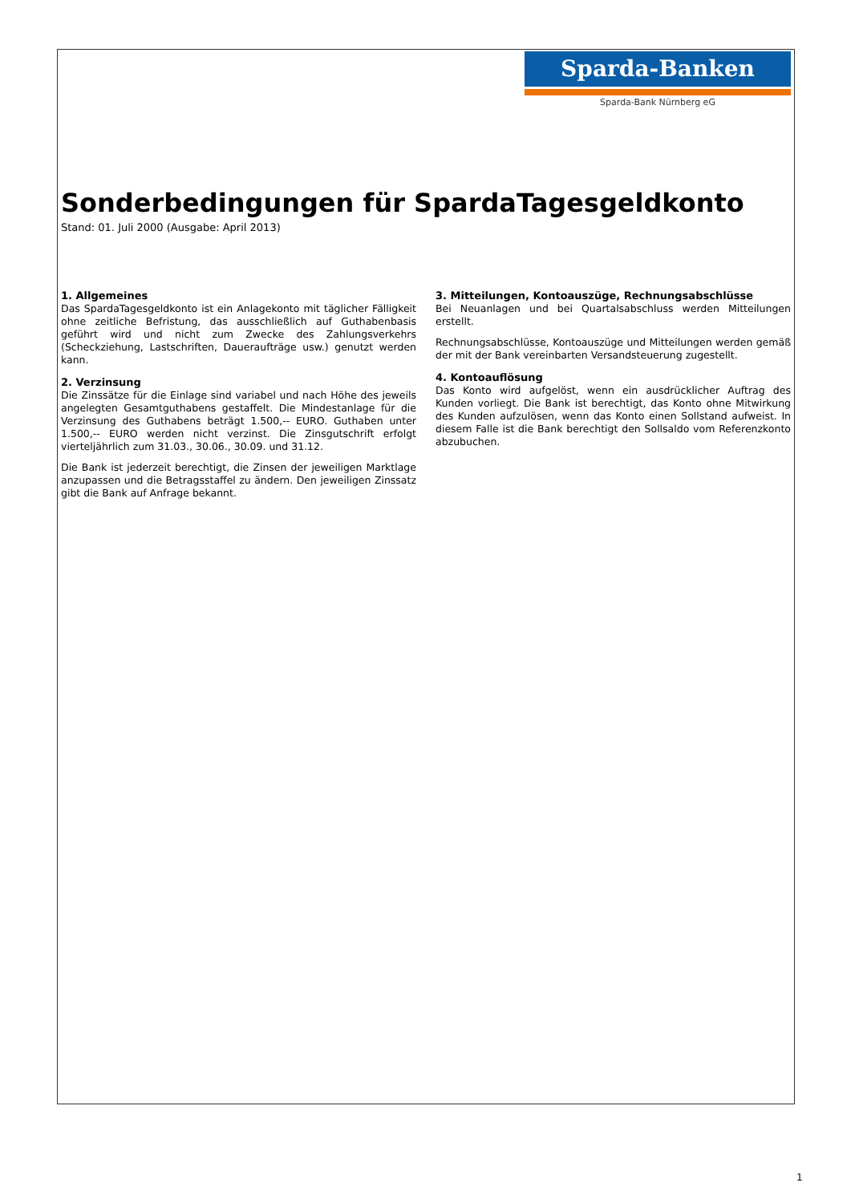Sparda-Banken
Sparda-Bank Nürnberg eG
Sonderbedingungen für SpardaTagesgeldkonto
Stand: 01. Juli 2000 (Ausgabe: April 2013)
1. Allgemeines
Das SpardaTagesgeldkonto ist ein Anlagekonto mit täglicher Fälligkeit ohne zeitliche Befristung, das ausschließlich auf Guthabenbasis geführt wird und nicht zum Zwecke des Zahlungsverkehrs (Scheckziehung, Lastschriften, Daueraufträge usw.) genutzt werden kann.
2. Verzinsung
Die Zinssätze für die Einlage sind variabel und nach Höhe des jeweils angelegten Gesamtguthabens gestaffelt. Die Mindestanlage für die Verzinsung des Guthabens beträgt 1.500,-- EURO. Guthaben unter 1.500,-- EURO werden nicht verzinst. Die Zinsgutschrift erfolgt vierteljährlich zum 31.03., 30.06., 30.09. und 31.12.
Die Bank ist jederzeit berechtigt, die Zinsen der jeweiligen Marktlage anzupassen und die Betragsstaffel zu ändern. Den jeweiligen Zinssatz gibt die Bank auf Anfrage bekannt.
3. Mitteilungen, Kontoauszüge, Rechnungsabschlüsse
Bei Neuanlagen und bei Quartalsabschluss werden Mitteilungen erstellt.
Rechnungsabschlüsse, Kontoauszüge und Mitteilungen werden gemäß der mit der Bank vereinbarten Versandsteuerung zugestellt.
4. Kontoauflösung
Das Konto wird aufgelöst, wenn ein ausdrücklicher Auftrag des Kunden vorliegt. Die Bank ist berechtigt, das Konto ohne Mitwirkung des Kunden aufzulösen, wenn das Konto einen Sollstand aufweist. In diesem Falle ist die Bank berechtigt den Sollsaldo vom Referenzkonto abzubuchen.
1